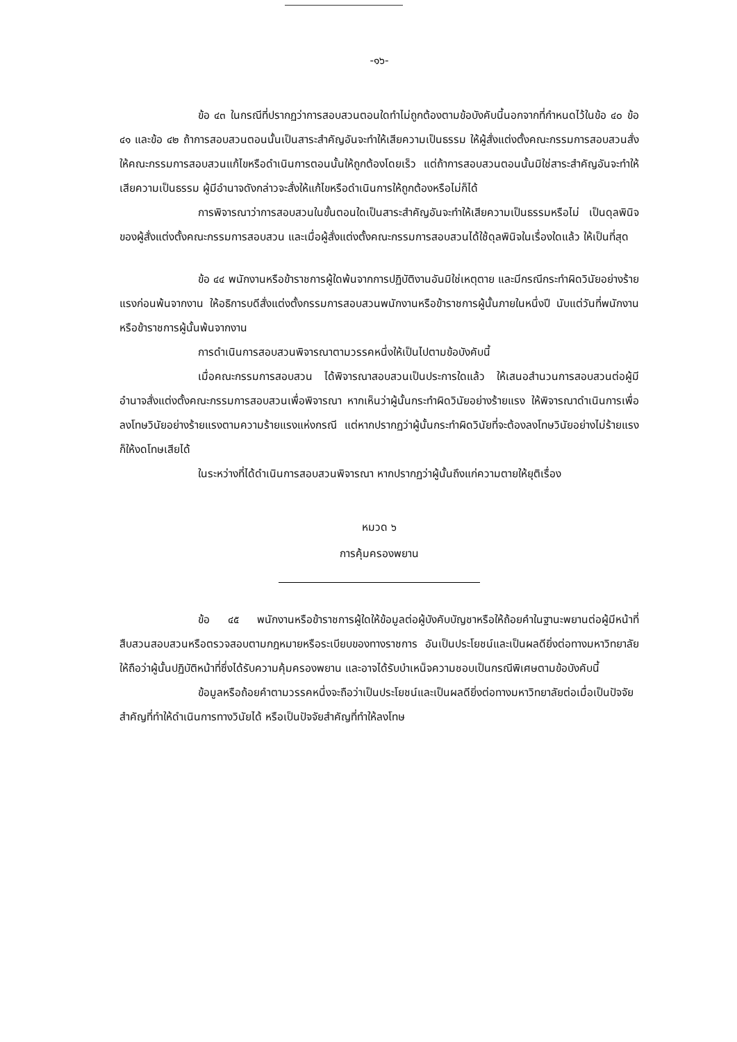-๑๖-
ข้อ ๔๓ ในกรณีที่ปรากฏว่าการสอบสวนตอนใดทำไม่ถูกต้องตามข้อบังคับนี้นอกจากที่กำหนดไว้ในข้อ ๔๐ ข้อ ๔๑ และข้อ ๔๒ ถ้าการสอบสวนตอนนั้นเป็นสาระสำคัญอันจะทำให้เสียความเป็นธรรม ให้ผู้สั่งแต่งตั้งคณะกรรมการสอบสวนสั่งให้คณะกรรมการสอบสวนแก้ไขหรือดำเนินการตอนนั้นให้ถูกต้องโดยเร็ว แต่ถ้าการสอบสวนตอนนั้นมิใช่สาระสำคัญอันจะทำให้เสียความเป็นธรรม ผู้มีอำนาจดังกล่าวจะสั่งให้แก้ไขหรือดำเนินการให้ถูกต้องหรือไม่ก็ได้
การพิจารณาว่าการสอบสวนในขั้นตอนใดเป็นสาระสำคัญอันจะทำให้เสียความเป็นธรรมหรือไม่ เป็นดุลพินิจของผู้สั่งแต่งตั้งคณะกรรมการสอบสวน และเมื่อผู้สั่งแต่งตั้งคณะกรรมการสอบสวนได้ใช้ดุลพินิจในเรื่องใดแล้ว ให้เป็นที่สุด
ข้อ ๔๔ พนักงานหรือข้าราชการผู้ใดพ้นจากการปฏิบัติงานอันมิใช่เหตุตาย และมีกรณีกระทำผิดวินัยอย่างร้ายแรงก่อนพ้นจากงาน ให้อธิการบดีสั่งแต่งตั้งกรรมการสอบสวนพนักงานหรือข้าราชการผู้นั้นภายในหนึ่งปี นับแต่วันที่พนักงานหรือข้าราชการผู้นั้นพ้นจากงาน
การดำเนินการสอบสวนพิจารณาตามวรรคหนึ่งให้เป็นไปตามข้อบังคับนี้
เมื่อคณะกรรมการสอบสวน ได้พิจารณาสอบสวนเป็นประการใดแล้ว ให้เสนอสำนวนการสอบสวนต่อผู้มีอำนาจสั่งแต่งตั้งคณะกรรมการสอบสวนเพื่อพิจารณา หากเห็นว่าผู้นั้นกระทำผิดวินัยอย่างร้ายแรง ให้พิจารณาดำเนินการเพื่อลงโทษวินัยอย่างร้ายแรงตามความร้ายแรงแห่งกรณี แต่หากปรากฏว่าผู้นั้นกระทำผิดวินัยที่จะต้องลงโทษวินัยอย่างไม่ร้ายแรงก็ให้งดโทษเสียได้
ในระหว่างที่ได้ดำเนินการสอบสวนพิจารณา หากปรากฏว่าผู้นั้นถึงแก่ความตายให้ยุติเรื่อง
หมวด ๖
การคุ้มครองพยาน
ข้อ ๔๕ พนักงานหรือข้าราชการผู้ใดให้ข้อมูลต่อผู้บังคับบัญชาหรือให้ถ้อยคำในฐานะพยานต่อผู้มีหน้าที่สืบสวนสอบสวนหรือตรวจสอบตามกฎหมายหรือระเบียบของทางราชการ อันเป็นประโยชน์และเป็นผลดียิ่งต่อทางมหาวิทยาลัย ให้ถือว่าผู้นั้นปฏิบัติหน้าที่ซึ่งได้รับความคุ้มครองพยาน และอาจได้รับบำเหน็จความชอบเป็นกรณีพิเศษตามข้อบังคับนี้
ข้อมูลหรือถ้อยคำตามวรรคหนึ่งจะถือว่าเป็นประโยชน์และเป็นผลดียิ่งต่อทางมหาวิทยาลัยต่อเมื่อเป็นปัจจัยสำคัญที่ทำให้ดำเนินการทางวินัยได้ หรือเป็นปัจจัยสำคัญที่ทำให้ลงโทษ